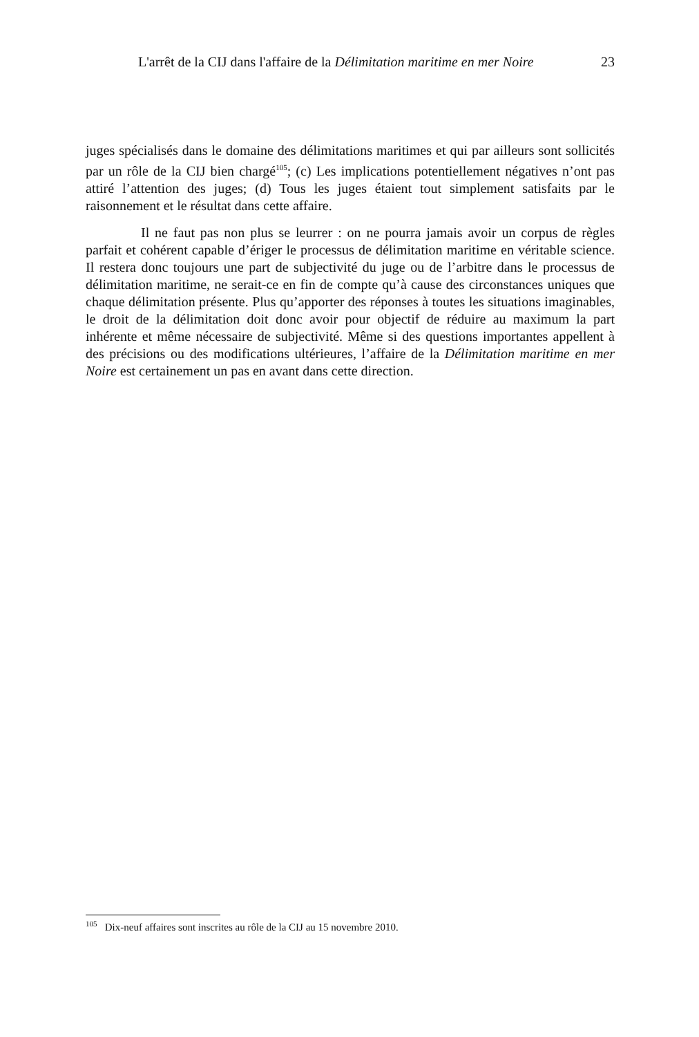L'arrêt de la CIJ dans l'affaire de la Délimitation maritime en mer Noire 23
juges spécialisés dans le domaine des délimitations maritimes et qui par ailleurs sont sollicités par un rôle de la CIJ bien chargé<sup>105</sup>; (c) Les implications potentiellement négatives n’ont pas attiré l’attention des juges; (d) Tous les juges étaient tout simplement satisfaits par le raisonnement et le résultat dans cette affaire.
Il ne faut pas non plus se leurrer : on ne pourra jamais avoir un corpus de règles parfait et cohérent capable d’ériger le processus de délimitation maritime en véritable science. Il restera donc toujours une part de subjectivité du juge ou de l’arbitre dans le processus de délimitation maritime, ne serait-ce en fin de compte qu’à cause des circonstances uniques que chaque délimitation présente. Plus qu’apporter des réponses à toutes les situations imaginables, le droit de la délimitation doit donc avoir pour objectif de réduire au maximum la part inhérente et même nécessaire de subjectivité. Même si des questions importantes appellent à des précisions ou des modifications ultérieures, l’affaire de la Délimitation maritime en mer Noire est certainement un pas en avant dans cette direction.
<sup>105</sup> Dix-neuf affaires sont inscrites au rôle de la CIJ au 15 novembre 2010.